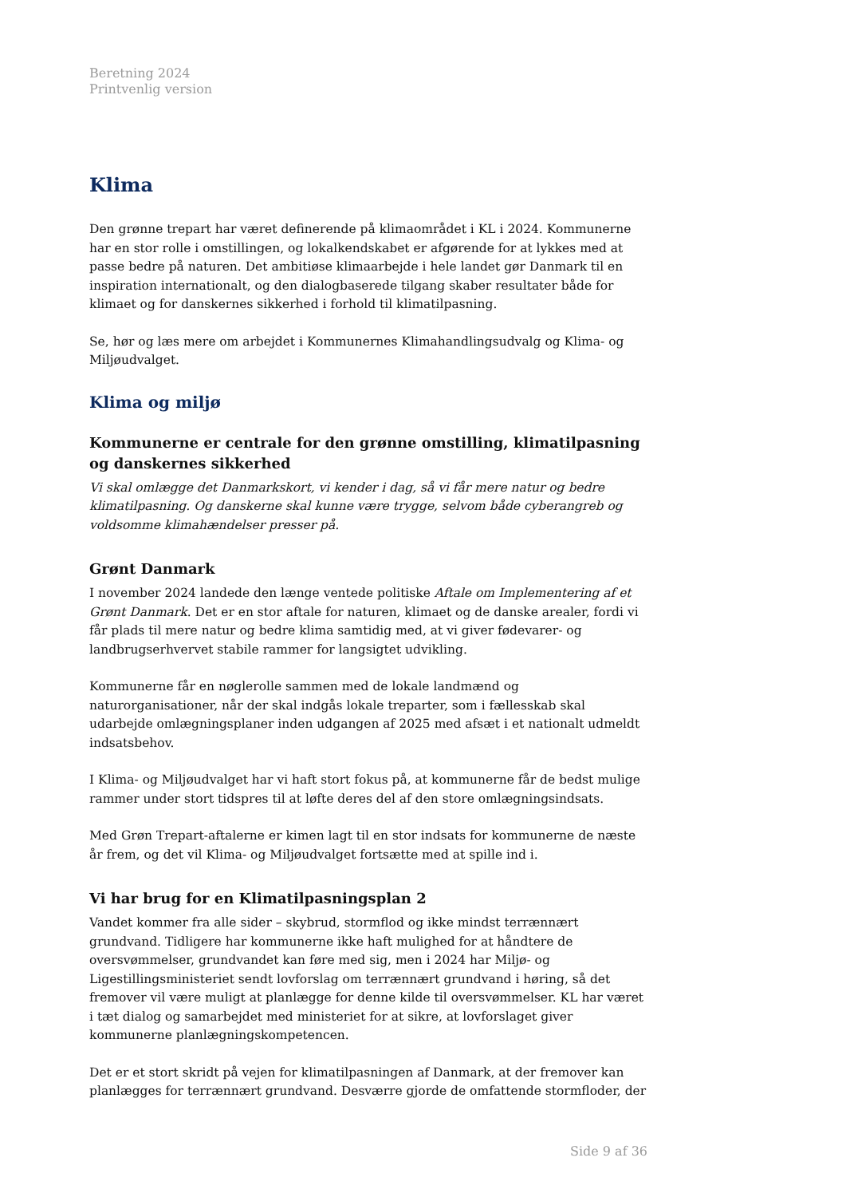Beretning 2024
Printvenlig version
Klima
Den grønne trepart har været definerende på klimaområdet i KL i 2024. Kommunerne har en stor rolle i omstillingen, og lokalkendskabet er afgørende for at lykkes med at passe bedre på naturen. Det ambitiøse klimaarbejde i hele landet gør Danmark til en inspiration internationalt, og den dialogbaserede tilgang skaber resultater både for klimaet og for danskernes sikkerhed i forhold til klimatilpasning.
Se, hør og læs mere om arbejdet i Kommunernes Klimahandlingsudvalg og Klima- og Miljøudvalget.
Klima og miljø
Kommunerne er centrale for den grønne omstilling, klimatilpasning og danskernes sikkerhed
Vi skal omlægge det Danmarkskort, vi kender i dag, så vi får mere natur og bedre klimatilpasning. Og danskerne skal kunne være trygge, selvom både cyberangreb og voldsomme klimahændelser presser på.
Grønt Danmark
I november 2024 landede den længe ventede politiske Aftale om Implementering af et Grønt Danmark. Det er en stor aftale for naturen, klimaet og de danske arealer, fordi vi får plads til mere natur og bedre klima samtidig med, at vi giver fødevarer- og landbrugserhvervet stabile rammer for langsigtet udvikling.
Kommunerne får en nøglerolle sammen med de lokale landmænd og naturorganisationer, når der skal indgås lokale treparter, som i fællesskab skal udarbejde omlægningsplaner inden udgangen af 2025 med afsæt i et nationalt udmeldt indsatsbehov.
I Klima- og Miljøudvalget har vi haft stort fokus på, at kommunerne får de bedst mulige rammer under stort tidspres til at løfte deres del af den store omlægningsindsats.
Med Grøn Trepart-aftalerne er kimen lagt til en stor indsats for kommunerne de næste år frem, og det vil Klima- og Miljøudvalget fortsætte med at spille ind i.
Vi har brug for en Klimatilpasningsplan 2
Vandet kommer fra alle sider – skybrud, stormflod og ikke mindst terrænnært grundvand. Tidligere har kommunerne ikke haft mulighed for at håndtere de oversvømmelser, grundvandet kan føre med sig, men i 2024 har Miljø- og Ligestillingsministeriet sendt lovforslag om terrænnært grundvand i høring, så det fremover vil være muligt at planlægge for denne kilde til oversvømmelser. KL har været i tæt dialog og samarbejdet med ministeriet for at sikre, at lovforslaget giver kommunerne planlægningskompetencen.
Det er et stort skridt på vejen for klimatilpasningen af Danmark, at der fremover kan planlægges for terrænnært grundvand. Desværre gjorde de omfattende stormfloder, der
Side 9 af 36